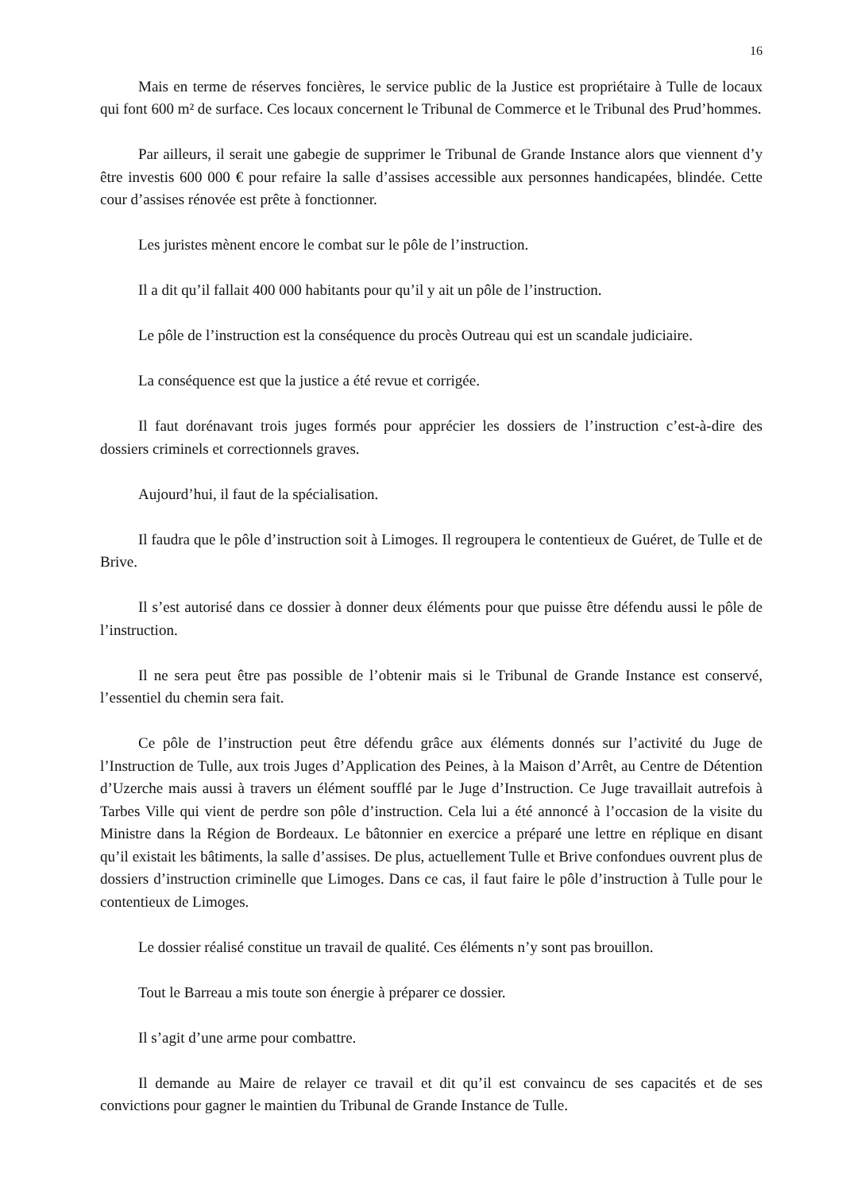16
Mais en terme de réserves foncières, le service public de la Justice est propriétaire à Tulle de locaux qui font 600 m² de surface. Ces locaux concernent le Tribunal de Commerce et le Tribunal des Prud’hommes.
Par ailleurs, il serait une gabegie de supprimer le Tribunal de Grande Instance alors que viennent d’y être investis 600 000 € pour refaire la salle d’assises accessible aux personnes handicapées, blindée. Cette cour d’assises rénovée est prête à fonctionner.
Les juristes mènent encore le combat sur le pôle de l’instruction.
Il a dit qu’il fallait 400 000 habitants pour qu’il y ait un pôle de l’instruction.
Le pôle de l’instruction est la conséquence du procès Outreau qui est un scandale judiciaire.
La conséquence est que la justice a été revue et corrigée.
Il faut dorénavant trois juges formés pour apprécier les dossiers de l’instruction c’est-à-dire des dossiers criminels et correctionnels graves.
Aujourd’hui, il faut de la spécialisation.
Il faudra que le pôle d’instruction soit à Limoges. Il regroupera le contentieux de Guéret, de Tulle et de Brive.
Il s’est autorisé dans ce dossier à donner deux éléments pour que puisse être défendu aussi le pôle de l’instruction.
Il ne sera peut être pas possible de l’obtenir mais si le Tribunal de Grande Instance est conservé, l’essentiel du chemin sera fait.
Ce pôle de l’instruction peut être défendu grâce aux éléments donnés sur l’activité du Juge de l’Instruction de Tulle, aux trois Juges d’Application des Peines, à la Maison d’Arrêt, au Centre de Détention d’Uzerche mais aussi à travers un élément soufflé par le Juge d’Instruction. Ce Juge travaillait autrefois à Tarbes Ville qui vient de perdre son pôle d’instruction. Cela lui a été annoncé à l’occasion de la visite du Ministre dans la Région de Bordeaux. Le bâtonnier en exercice a préparé une lettre en réplique en disant qu’il existait les bâtiments, la salle d’assises. De plus, actuellement Tulle et Brive confondues ouvrent plus de dossiers d’instruction criminelle que Limoges. Dans ce cas, il faut faire le pôle d’instruction à Tulle pour le contentieux de Limoges.
Le dossier réalisé constitue un travail de qualité. Ces éléments n’y sont pas brouillon.
Tout le Barreau a mis toute son énergie à préparer ce dossier.
Il s’agit d’une arme pour combattre.
Il demande au Maire de relayer ce travail et dit qu’il est convaincu de ses capacités et de ses convictions pour gagner le maintien du Tribunal de Grande Instance de Tulle.